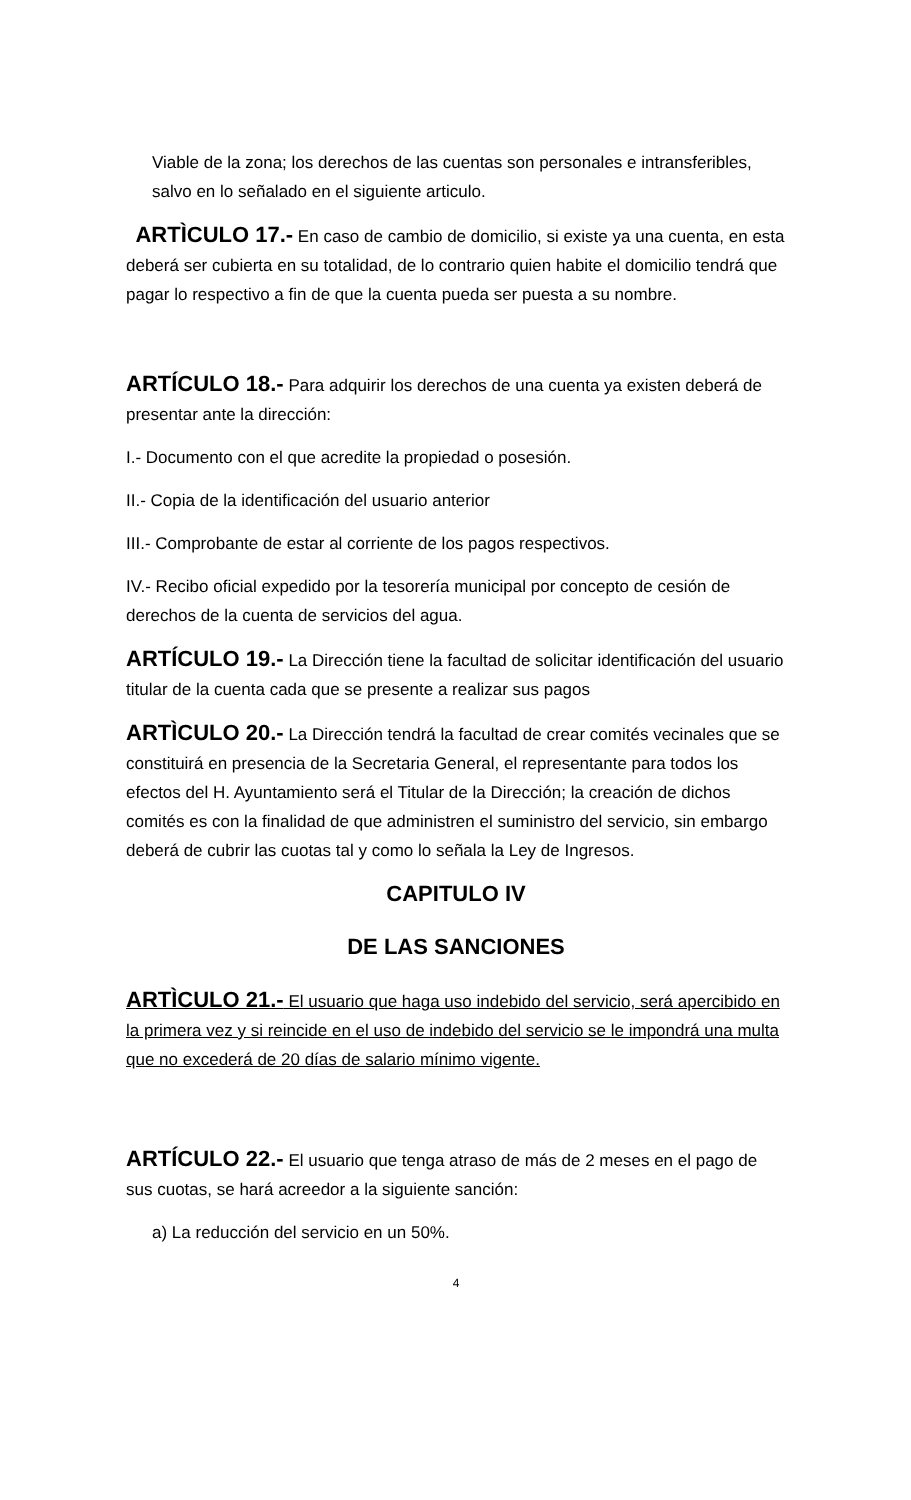Viable de la zona; los derechos de las cuentas son personales e intransferibles, salvo en lo señalado en el siguiente articulo.
ARTÌCULO 17.- En caso de cambio de domicilio, si existe ya una cuenta, en esta deberá ser cubierta en su totalidad, de lo contrario quien habite el domicilio tendrá que pagar lo respectivo a fin de que la cuenta pueda ser puesta a su nombre.
ARTÍCULO 18.- Para adquirir los derechos de una cuenta ya existen deberá de presentar ante la dirección:
I.- Documento con el que acredite la propiedad o posesión.
II.- Copia de la identificación del usuario anterior
III.- Comprobante de estar al corriente de los pagos respectivos.
IV.- Recibo oficial expedido por la tesorería municipal por concepto de cesión de derechos de la cuenta de servicios del agua.
ARTÍCULO 19.- La Dirección tiene la facultad de solicitar identificación del usuario titular de la cuenta cada que se presente a realizar sus pagos
ARTÌCULO 20.- La Dirección tendrá la facultad de crear comités vecinales que se constituirá en presencia de la Secretaria General, el representante para todos los efectos del H. Ayuntamiento será el Titular de la Dirección; la creación de dichos comités es con la finalidad de que administren el suministro del servicio, sin embargo deberá de cubrir las cuotas tal y como lo señala la Ley de Ingresos.
CAPITULO IV
DE LAS SANCIONES
ARTÌCULO 21.- El usuario que haga uso indebido del servicio, será apercibido en la primera vez y si reincide en el uso de indebido del servicio se le impondrá una multa que no excederá de 20 días de salario mínimo vigente.
ARTÍCULO 22.- El usuario que tenga atraso de más de 2 meses en el pago de sus cuotas, se hará acreedor a la siguiente sanción:
a) La reducción del servicio en un 50%.
4